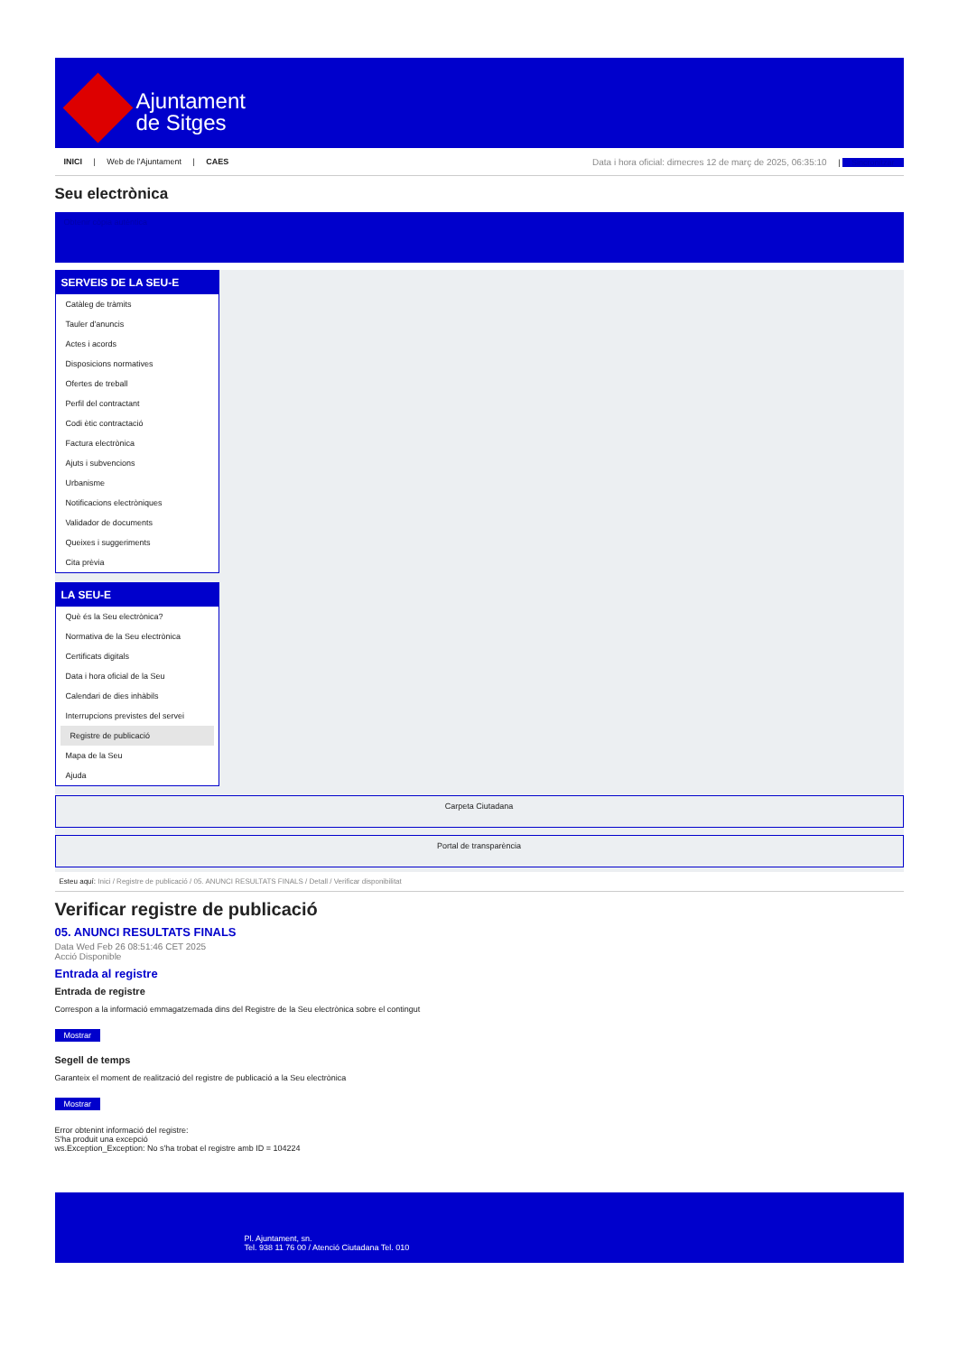Ajuntament
de Sitges
INICI | Web de l'Ajuntament | CAES
Data i hora oficial: dimecres 12 de març de 2025, 06:35:10 | Sincronitzar
Seu electrònica
Obtenir còpia autèntica
SERVEIS DE LA SEU-E
Catàleg de tràmits
Tauler d'anuncis
Actes i acords
Disposicions normatives
Ofertes de treball
Perfil del contractant
Codi ètic contractació
Factura electrònica
Ajuts i subvencions
Urbanisme
Notificacions electròniques
Validador de documents
Queixes i suggeriments
Cita prèvia
LA SEU-E
Què és la Seu electrònica?
Normativa de la Seu electrònica
Certificats digitals
Data i hora oficial de la Seu
Calendari de dies inhàbils
Interrupcions previstes del servei
Registre de publicació
Mapa de la Seu
Ajuda
Carpeta Ciutadana
Portal de transparència
Esteu aquí: Inici / Registre de publicació / 05. ANUNCI RESULTATS FINALS / Detall / Verificar disponibilitat
Verificar registre de publicació
05. ANUNCI RESULTATS FINALS
Data Wed Feb 26 08:51:46 CET 2025
Acció Disponible
Entrada al registre
Entrada de registre
Correspon a la informació emmagatzemada dins del Registre de la Seu electrònica sobre el contingut
Mostrar
Segell de temps
Garanteix el moment de realització del registre de publicació a la Seu electrònica
Mostrar
Error obtenint informació del registre:
S'ha produit una excepció
ws.Exception_Exception: No s'ha trobat el registre amb ID = 104224
Pl. Ajuntament, sn.
Tel. 938 11 76 00 / Atenció Ciutadana Tel. 010